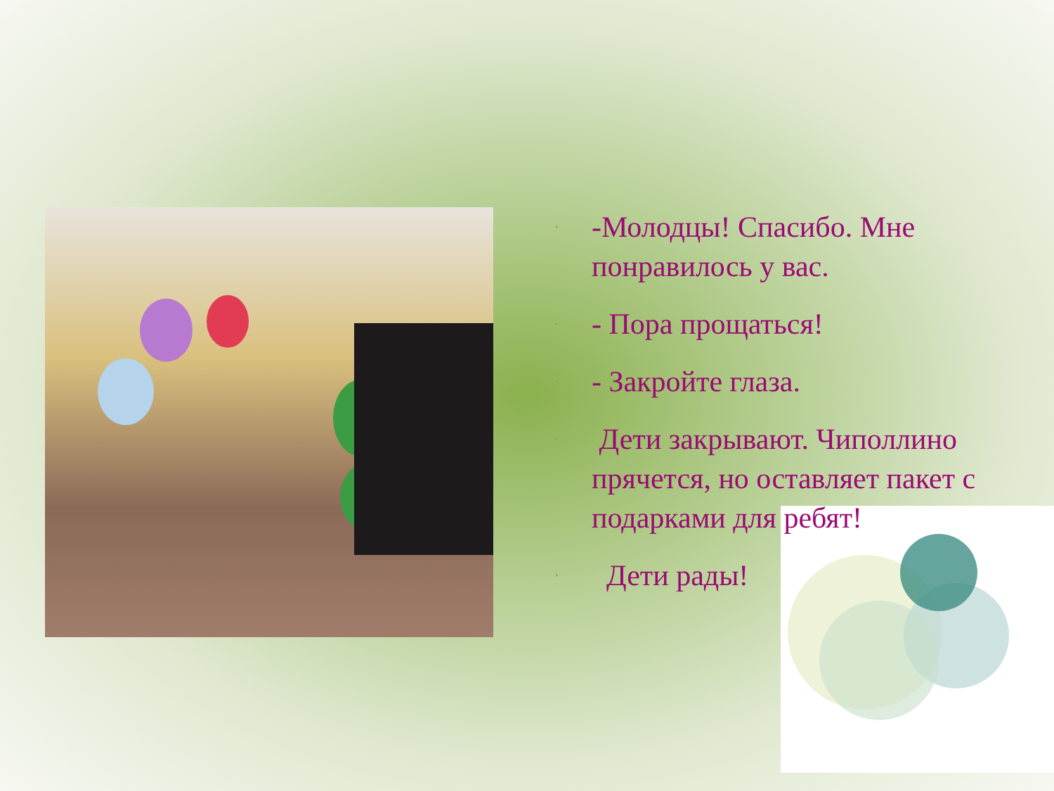• -Молодцы! Спасибо. Мне понравилось у вас.
• - Пора прощаться!
• - Закройте глаза.
• Дети закрывают. Чиполлино прячется, но оставляет пакет с подарками для ребят!
• Дети рады!